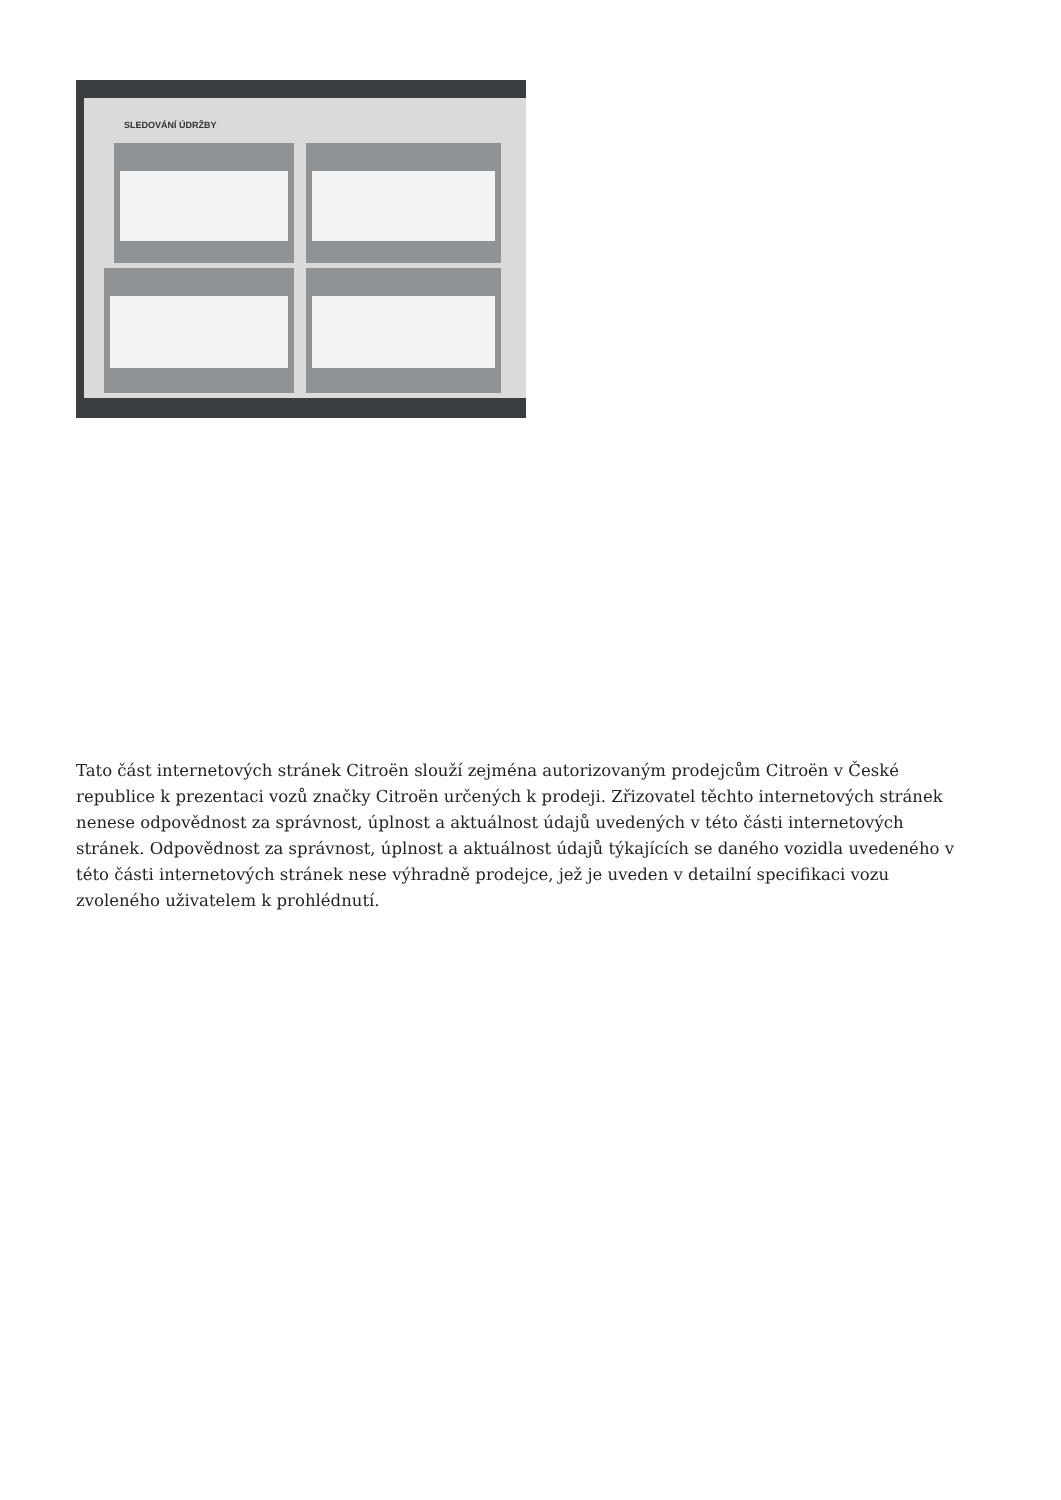SLEDOVÁNÍ ÚDRŽBY
Tato část internetových stránek Citroën slouží zejména autorizovaným prodejcům Citroën v České republice k prezentaci vozů značky Citroën určených k prodeji. Zřizovatel těchto internetových stránek nenese odpovědnost za správnost, úplnost a aktuálnost údajů uvedených v této části internetových stránek. Odpovědnost za správnost, úplnost a aktuálnost údajů týkajících se daného vozidla uvedeného v této části internetových stránek nese výhradně prodejce, jež je uveden v detailní specifikaci vozu zvoleného uživatelem k prohlédnutí.